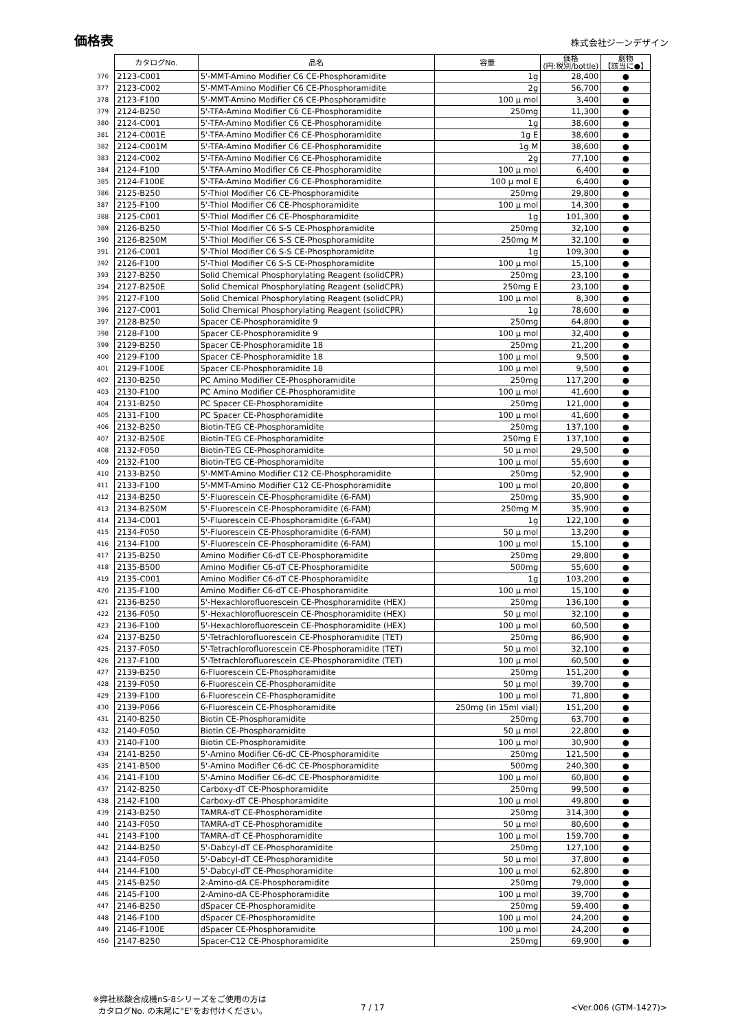価格表
株式会社ジーンデザイン
| | カタログNo. | 品名 | 容量 | 価格 (円:税別/bottle) | 劇物 【該当に●】 |
| --- | --- | --- | --- | --- | --- |
| 376 | 2123-C001 | 5'-MMT-Amino Modifier C6 CE-Phosphoramidite | 1g | 28,400 | ● |
| 377 | 2123-C002 | 5'-MMT-Amino Modifier C6 CE-Phosphoramidite | 2g | 56,700 | ● |
| 378 | 2123-F100 | 5'-MMT-Amino Modifier C6 CE-Phosphoramidite | 100 μ mol | 3,400 | ● |
| 379 | 2124-B250 | 5'-TFA-Amino Modifier C6 CE-Phosphoramidite | 250mg | 11,300 | ● |
| 380 | 2124-C001 | 5'-TFA-Amino Modifier C6 CE-Phosphoramidite | 1g | 38,600 | ● |
| 381 | 2124-C001E | 5'-TFA-Amino Modifier C6 CE-Phosphoramidite | 1g E | 38,600 | ● |
| 382 | 2124-C001M | 5'-TFA-Amino Modifier C6 CE-Phosphoramidite | 1g M | 38,600 | ● |
| 383 | 2124-C002 | 5'-TFA-Amino Modifier C6 CE-Phosphoramidite | 2g | 77,100 | ● |
| 384 | 2124-F100 | 5'-TFA-Amino Modifier C6 CE-Phosphoramidite | 100 μ mol | 6,400 | ● |
| 385 | 2124-F100E | 5'-TFA-Amino Modifier C6 CE-Phosphoramidite | 100 μ mol E | 6,400 | ● |
| 386 | 2125-B250 | 5'-Thiol Modifier C6 CE-Phosphoramidite | 250mg | 29,800 | ● |
| 387 | 2125-F100 | 5'-Thiol Modifier C6 CE-Phosphoramidite | 100 μ mol | 14,300 | ● |
| 388 | 2125-C001 | 5'-Thiol Modifier C6 CE-Phosphoramidite | 1g | 101,300 | ● |
| 389 | 2126-B250 | 5'-Thiol Modifier C6 S-S CE-Phosphoramidite | 250mg | 32,100 | ● |
| 390 | 2126-B250M | 5'-Thiol Modifier C6 S-S CE-Phosphoramidite | 250mg M | 32,100 | ● |
| 391 | 2126-C001 | 5'-Thiol Modifier C6 S-S CE-Phosphoramidite | 1g | 109,300 | ● |
| 392 | 2126-F100 | 5'-Thiol Modifier C6 S-S CE-Phosphoramidite | 100 μ mol | 15,100 | ● |
| 393 | 2127-B250 | Solid Chemical Phosphorylating Reagent (solidCPR) | 250mg | 23,100 | ● |
| 394 | 2127-B250E | Solid Chemical Phosphorylating Reagent (solidCPR) | 250mg E | 23,100 | ● |
| 395 | 2127-F100 | Solid Chemical Phosphorylating Reagent (solidCPR) | 100 μ mol | 8,300 | ● |
| 396 | 2127-C001 | Solid Chemical Phosphorylating Reagent (solidCPR) | 1g | 78,600 | ● |
| 397 | 2128-B250 | Spacer CE-Phosphoramidite 9 | 250mg | 64,800 | ● |
| 398 | 2128-F100 | Spacer CE-Phosphoramidite 9 | 100 μ mol | 32,400 | ● |
| 399 | 2129-B250 | Spacer CE-Phosphoramidite 18 | 250mg | 21,200 | ● |
| 400 | 2129-F100 | Spacer CE-Phosphoramidite 18 | 100 μ mol | 9,500 | ● |
| 401 | 2129-F100E | Spacer CE-Phosphoramidite 18 | 100 μ mol | 9,500 | ● |
| 402 | 2130-B250 | PC Amino Modifier CE-Phosphoramidite | 250mg | 117,200 | ● |
| 403 | 2130-F100 | PC Amino Modifier CE-Phosphoramidite | 100 μ mol | 41,600 | ● |
| 404 | 2131-B250 | PC Spacer CE-Phosphoramidite | 250mg | 121,000 | ● |
| 405 | 2131-F100 | PC Spacer CE-Phosphoramidite | 100 μ mol | 41,600 | ● |
| 406 | 2132-B250 | Biotin-TEG CE-Phosphoramidite | 250mg | 137,100 | ● |
| 407 | 2132-B250E | Biotin-TEG CE-Phosphoramidite | 250mg E | 137,100 | ● |
| 408 | 2132-F050 | Biotin-TEG CE-Phosphoramidite | 50 μ mol | 29,500 | ● |
| 409 | 2132-F100 | Biotin-TEG CE-Phosphoramidite | 100 μ mol | 55,600 | ● |
| 410 | 2133-B250 | 5'-MMT-Amino Modifier C12 CE-Phosphoramidite | 250mg | 52,900 | ● |
| 411 | 2133-F100 | 5'-MMT-Amino Modifier C12 CE-Phosphoramidite | 100 μ mol | 20,800 | ● |
| 412 | 2134-B250 | 5'-Fluorescein CE-Phosphoramidite (6-FAM) | 250mg | 35,900 | ● |
| 413 | 2134-B250M | 5'-Fluorescein CE-Phosphoramidite (6-FAM) | 250mg M | 35,900 | ● |
| 414 | 2134-C001 | 5'-Fluorescein CE-Phosphoramidite (6-FAM) | 1g | 122,100 | ● |
| 415 | 2134-F050 | 5'-Fluorescein CE-Phosphoramidite (6-FAM) | 50 μ mol | 13,200 | ● |
| 416 | 2134-F100 | 5'-Fluorescein CE-Phosphoramidite (6-FAM) | 100 μ mol | 15,100 | ● |
| 417 | 2135-B250 | Amino Modifier C6-dT CE-Phosphoramidite | 250mg | 29,800 | ● |
| 418 | 2135-B500 | Amino Modifier C6-dT CE-Phosphoramidite | 500mg | 55,600 | ● |
| 419 | 2135-C001 | Amino Modifier C6-dT CE-Phosphoramidite | 1g | 103,200 | ● |
| 420 | 2135-F100 | Amino Modifier C6-dT CE-Phosphoramidite | 100 μ mol | 15,100 | ● |
| 421 | 2136-B250 | 5'-Hexachlorofluorescein CE-Phosphoramidite (HEX) | 250mg | 136,100 | ● |
| 422 | 2136-F050 | 5'-Hexachlorofluorescein CE-Phosphoramidite (HEX) | 50 μ mol | 32,100 | ● |
| 423 | 2136-F100 | 5'-Hexachlorofluorescein CE-Phosphoramidite (HEX) | 100 μ mol | 60,500 | ● |
| 424 | 2137-B250 | 5'-Tetrachlorofluorescein CE-Phosphoramidite (TET) | 250mg | 86,900 | ● |
| 425 | 2137-F050 | 5'-Tetrachlorofluorescein CE-Phosphoramidite (TET) | 50 μ mol | 32,100 | ● |
| 426 | 2137-F100 | 5'-Tetrachlorofluorescein CE-Phosphoramidite (TET) | 100 μ mol | 60,500 | ● |
| 427 | 2139-B250 | 6-Fluorescein CE-Phosphoramidite | 250mg | 151,200 | ● |
| 428 | 2139-F050 | 6-Fluorescein CE-Phosphoramidite | 50 μ mol | 39,700 | ● |
| 429 | 2139-F100 | 6-Fluorescein CE-Phosphoramidite | 100 μ mol | 71,800 | ● |
| 430 | 2139-P066 | 6-Fluorescein CE-Phosphoramidite | 250mg (in 15ml vial) | 151,200 | ● |
| 431 | 2140-B250 | Biotin CE-Phosphoramidite | 250mg | 63,700 | ● |
| 432 | 2140-F050 | Biotin CE-Phosphoramidite | 50 μ mol | 22,800 | ● |
| 433 | 2140-F100 | Biotin CE-Phosphoramidite | 100 μ mol | 30,900 | ● |
| 434 | 2141-B250 | 5'-Amino Modifier C6-dC CE-Phosphoramidite | 250mg | 121,500 | ● |
| 435 | 2141-B500 | 5'-Amino Modifier C6-dC CE-Phosphoramidite | 500mg | 240,300 | ● |
| 436 | 2141-F100 | 5'-Amino Modifier C6-dC CE-Phosphoramidite | 100 μ mol | 60,800 | ● |
| 437 | 2142-B250 | Carboxy-dT CE-Phosphoramidite | 250mg | 99,500 | ● |
| 438 | 2142-F100 | Carboxy-dT CE-Phosphoramidite | 100 μ mol | 49,800 | ● |
| 439 | 2143-B250 | TAMRA-dT CE-Phosphoramidite | 250mg | 314,300 | ● |
| 440 | 2143-F050 | TAMRA-dT CE-Phosphoramidite | 50 μ mol | 80,600 | ● |
| 441 | 2143-F100 | TAMRA-dT CE-Phosphoramidite | 100 μ mol | 159,700 | ● |
| 442 | 2144-B250 | 5'-Dabcyl-dT CE-Phosphoramidite | 250mg | 127,100 | ● |
| 443 | 2144-F050 | 5'-Dabcyl-dT CE-Phosphoramidite | 50 μ mol | 37,800 | ● |
| 444 | 2144-F100 | 5'-Dabcyl-dT CE-Phosphoramidite | 100 μ mol | 62,800 | ● |
| 445 | 2145-B250 | 2-Amino-dA CE-Phosphoramidite | 250mg | 79,000 | ● |
| 446 | 2145-F100 | 2-Amino-dA CE-Phosphoramidite | 100 μ mol | 39,700 | ● |
| 447 | 2146-B250 | dSpacer CE-Phosphoramidite | 250mg | 59,400 | ● |
| 448 | 2146-F100 | dSpacer CE-Phosphoramidite | 100 μ mol | 24,200 | ● |
| 449 | 2146-F100E | dSpacer CE-Phosphoramidite | 100 μ mol | 24,200 | ● |
| 450 | 2147-B250 | Spacer-C12 CE-Phosphoramidite | 250mg | 69,900 | ● |
※弊社核酸合成機nS-8シリーズをご使用の方は
カタログNo. の末尾に"E"をお付けください。
7 / 17 <Ver.006 (GTM-1427)>